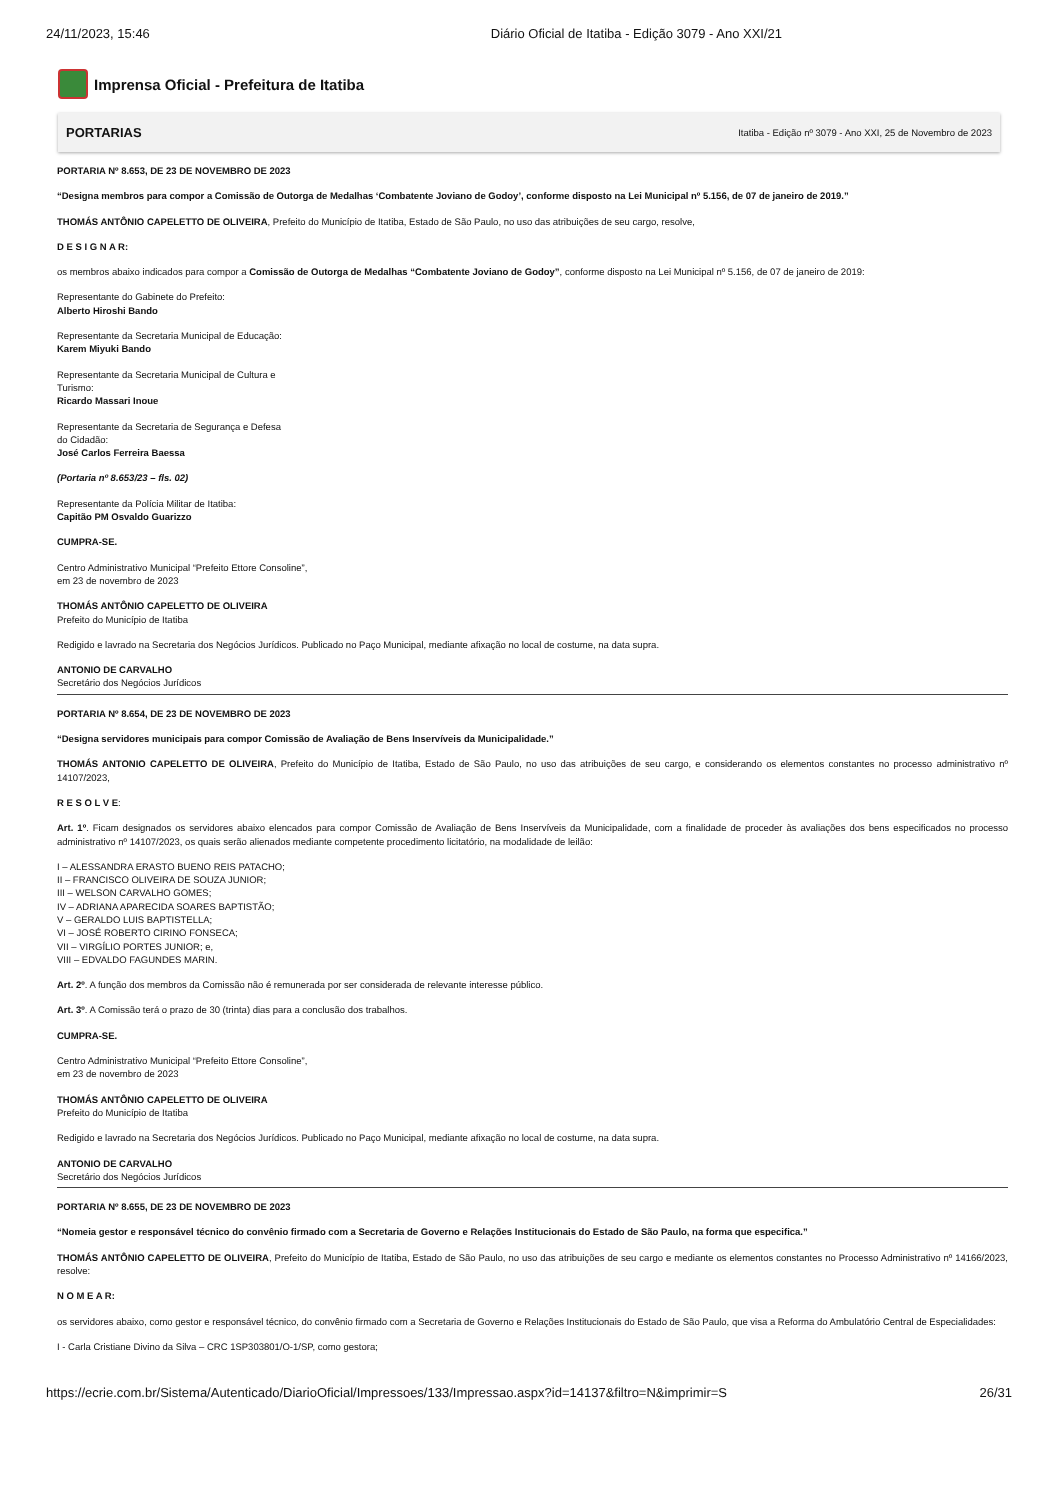24/11/2023, 15:46 Diário Oficial de Itatiba - Edição 3079 - Ano XXI/21
Imprensa Oficial - Prefeitura de Itatiba
PORTARIAS Itatiba - Edição nº 3079 - Ano XXI, 25 de Novembro de 2023
PORTARIA Nº 8.653, DE 23 DE NOVEMBRO DE 2023
“Designa membros para compor a Comissão de Outorga de Medalhas ‘Combatente Joviano de Godoy’, conforme disposto na Lei Municipal nº 5.156, de 07 de janeiro de 2019.”
THOMÁS ANTÔNIO CAPELETTO DE OLIVEIRA, Prefeito do Município de Itatiba, Estado de São Paulo, no uso das atribuições de seu cargo, resolve,
D E S I G N A R:
os membros abaixo indicados para compor a Comissão de Outorga de Medalhas “Combatente Joviano de Godoy”, conforme disposto na Lei Municipal nº 5.156, de 07 de janeiro de 2019:
Representante do Gabinete do Prefeito:
Alberto Hiroshi Bando
Representante da Secretaria Municipal de Educação:
Karem Miyuki Bando
Representante da Secretaria Municipal de Cultura e
Turismo:
Ricardo Massari Inoue
Representante da Secretaria de Segurança e Defesa
do Cidadão:
José Carlos Ferreira Baessa
(Portaria nº 8.653/23 – fls. 02)
Representante da Polícia Militar de Itatiba:
Capitão PM Osvaldo Guarizzo
CUMPRA-SE.
Centro Administrativo Municipal “Prefeito Ettore Consoline”,
em 23 de novembro de 2023
THOMÁS ANTÔNIO CAPELETTO DE OLIVEIRA
Prefeito do Município de Itatiba
Redigido e lavrado na Secretaria dos Negócios Jurídicos. Publicado no Paço Municipal, mediante afixação no local de costume, na data supra.
ANTONIO DE CARVALHO
Secretário dos Negócios Jurídicos
PORTARIA Nº 8.654, DE 23 DE NOVEMBRO DE 2023
“Designa servidores municipais para compor Comissão de Avaliação de Bens Inservíveis da Municipalidade.”
THOMÁS ANTONIO CAPELETTO DE OLIVEIRA, Prefeito do Município de Itatiba, Estado de São Paulo, no uso das atribuições de seu cargo, e considerando os elementos constantes no processo administrativo nº 14107/2023,
R E S O L V E:
Art. 1º. Ficam designados os servidores abaixo elencados para compor Comissão de Avaliação de Bens Inservíveis da Municipalidade, com a finalidade de proceder às avaliações dos bens especificados no processo administrativo nº 14107/2023, os quais serão alienados mediante competente procedimento licitatório, na modalidade de leilão:
I – ALESSANDRA ERASTO BUENO REIS PATACHO;
II – FRANCISCO OLIVEIRA DE SOUZA JUNIOR;
III – WELSON CARVALHO GOMES;
IV – ADRIANA APARECIDA SOARES BAPTISTÃO;
V – GERALDO LUIS BAPTISTELLA;
VI – JOSÉ ROBERTO CIRINO FONSECA;
VII – VIRGÍLIO PORTES JUNIOR; e,
VIII – EDVALDO FAGUNDES MARIN.
Art. 2º. A função dos membros da Comissão não é remunerada por ser considerada de relevante interesse público.
Art. 3º. A Comissão terá o prazo de 30 (trinta) dias para a conclusão dos trabalhos.
CUMPRA-SE.
Centro Administrativo Municipal “Prefeito Ettore Consoline”,
em 23 de novembro de 2023
THOMÁS ANTÔNIO CAPELETTO DE OLIVEIRA
Prefeito do Município de Itatiba
Redigido e lavrado na Secretaria dos Negócios Jurídicos. Publicado no Paço Municipal, mediante afixação no local de costume, na data supra.
ANTONIO DE CARVALHO
Secretário dos Negócios Jurídicos
PORTARIA Nº 8.655, DE 23 DE NOVEMBRO DE 2023
“Nomeia gestor e responsável técnico do convênio firmado com a Secretaria de Governo e Relações Institucionais do Estado de São Paulo, na forma que especifica.”
THOMÁS ANTÔNIO CAPELETTO DE OLIVEIRA, Prefeito do Município de Itatiba, Estado de São Paulo, no uso das atribuições de seu cargo e mediante os elementos constantes no Processo Administrativo nº 14166/2023, resolve:
N O M E A R:
os servidores abaixo, como gestor e responsável técnico, do convênio firmado com a Secretaria de Governo e Relações Institucionais do Estado de São Paulo, que visa a Reforma do Ambulatório Central de Especialidades:
I - Carla Cristiane Divino da Silva – CRC 1SP303801/O-1/SP, como gestora;
https://ecrie.com.br/Sistema/Autenticado/DiarioOficial/Impressoes/133/Impressao.aspx?id=14137&filtro=N&imprimir=S 26/31